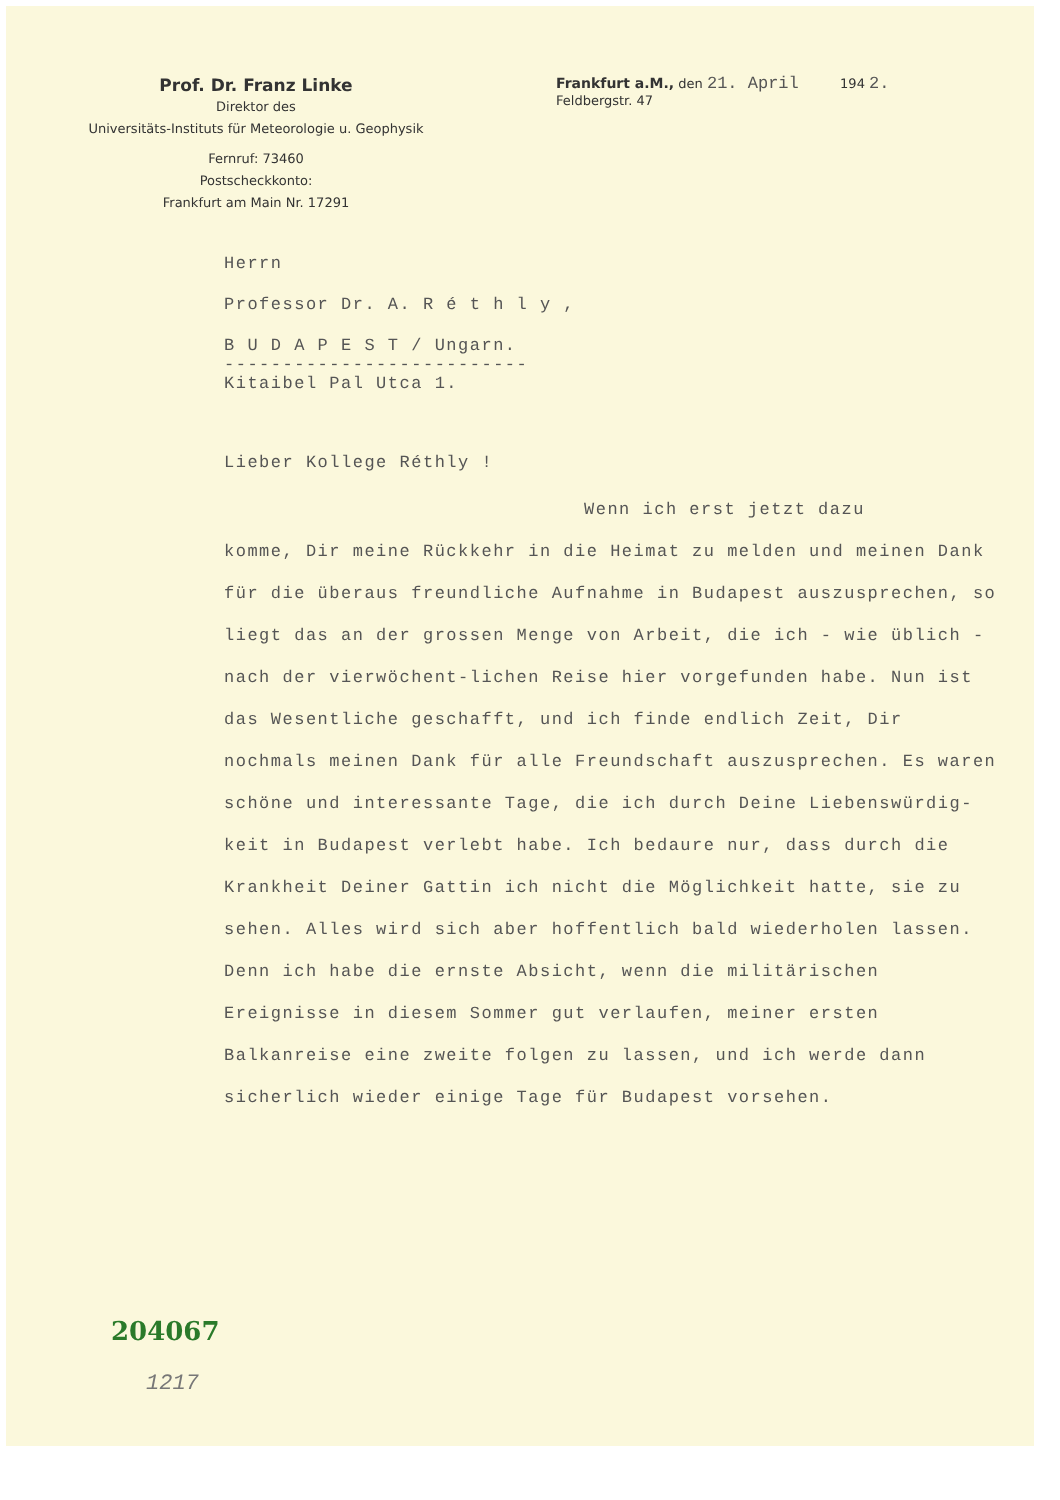Prof. Dr. Franz Linke
Direktor des
Universitäts-Instituts für Meteorologie u. Geophysik
Fernruf: 73460
Postscheckkonto:
Frankfurt am Main Nr. 17291
Frankfurt a.M., den 21. April 194 2.
Feldbergstr. 47
Herrn
Professor Dr. A. R é t h l y ,
B U D A P E S T / Ungarn.
--------------------------
Kitaibel Pal Utca 1.
Lieber Kollege Réthly !
Wenn ich erst jetzt dazu
komme, Dir meine Rückkehr in die Heimat zu melden und meinen Dank für die überaus freundliche Aufnahme in Budapest auszusprechen, so liegt das an der grossen Menge von Arbeit, die ich - wie üblich - nach der vierwöchent-lichen Reise hier vorgefunden habe. Nun ist das Wesentliche geschafft, und ich finde endlich Zeit, Dir nochmals meinen Dank für alle Freundschaft auszusprechen. Es waren schöne und interessante Tage, die ich durch Deine Liebenswürdig-keit in Budapest verlebt habe. Ich bedaure nur, dass durch die Krankheit Deiner Gattin ich nicht die Möglichkeit hatte, sie zu sehen. Alles wird sich aber hoffentlich bald wiederholen lassen. Denn ich habe die ernste Absicht, wenn die militärischen Ereignisse in diesem Sommer gut verlaufen, meiner ersten Balkanreise eine zweite folgen zu lassen, und ich werde dann sicherlich wieder einige Tage für Budapest vorsehen.
204067
1217